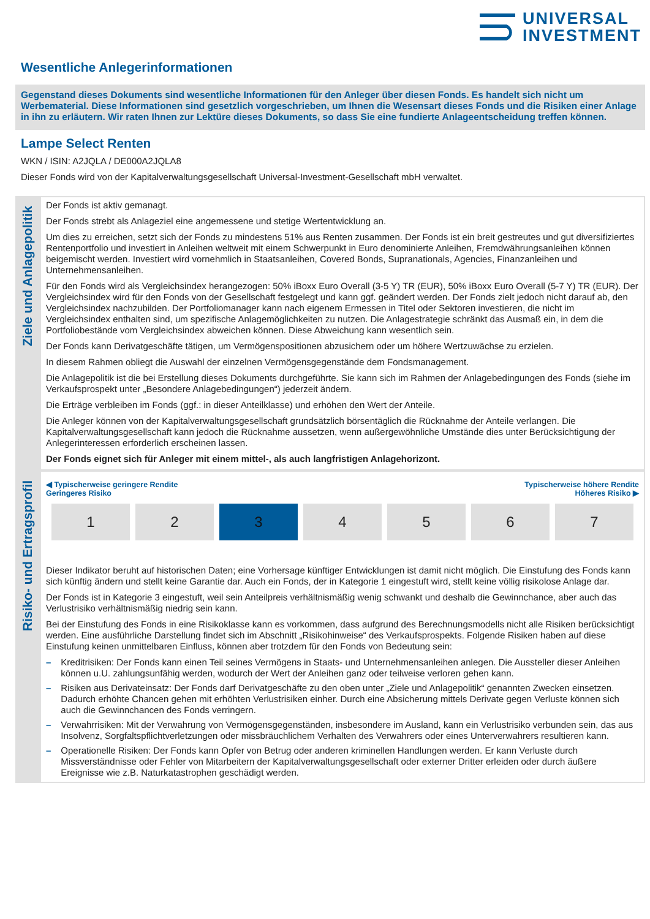UNIVERSAL
INVESTMENT
Wesentliche Anlegerinformationen
Gegenstand dieses Dokuments sind wesentliche Informationen für den Anleger über diesen Fonds. Es handelt sich nicht um Werbematerial. Diese Informationen sind gesetzlich vorgeschrieben, um Ihnen die Wesensart dieses Fonds und die Risiken einer Anlage in ihn zu erläutern. Wir raten Ihnen zur Lektüre dieses Dokuments, so dass Sie eine fundierte Anlageentscheidung treffen können.
Lampe Select Renten
WKN / ISIN: A2JQLA / DE000A2JQLA8
Dieser Fonds wird von der Kapitalverwaltungsgesellschaft Universal-Investment-Gesellschaft mbH verwaltet.
Ziele und Anlagepolitik
Der Fonds ist aktiv gemanagt.
Der Fonds strebt als Anlageziel eine angemessene und stetige Wertentwicklung an.
Um dies zu erreichen, setzt sich der Fonds zu mindestens 51% aus Renten zusammen. Der Fonds ist ein breit gestreutes und gut diversifiziertes Rentenportfolio und investiert in Anleihen weltweit mit einem Schwerpunkt in Euro denominierte Anleihen, Fremdwährungsanleihen können beigemischt werden. Investiert wird vornehmlich in Staatsanleihen, Covered Bonds, Supranationals, Agencies, Finanzanleihen und Unternehmensanleihen.
Für den Fonds wird als Vergleichsindex herangezogen: 50% iBoxx Euro Overall (3-5 Y) TR (EUR), 50% iBoxx Euro Overall (5-7 Y) TR (EUR). Der Vergleichsindex wird für den Fonds von der Gesellschaft festgelegt und kann ggf. geändert werden. Der Fonds zielt jedoch nicht darauf ab, den Vergleichsindex nachzubilden. Der Portfoliomanager kann nach eigenem Ermessen in Titel oder Sektoren investieren, die nicht im Vergleichsindex enthalten sind, um spezifische Anlagemöglichkeiten zu nutzen. Die Anlagestrategie schränkt das Ausmaß ein, in dem die Portfoliobestände vom Vergleichsindex abweichen können. Diese Abweichung kann wesentlich sein.
Der Fonds kann Derivatgeschäfte tätigen, um Vermögenspositionen abzusichern oder um höhere Wertzuwächse zu erzielen.
In diesem Rahmen obliegt die Auswahl der einzelnen Vermögensgegenstände dem Fondsmanagement.
Die Anlagepolitik ist die bei Erstellung dieses Dokuments durchgeführte. Sie kann sich im Rahmen der Anlagebedingungen des Fonds (siehe im Verkaufsprospekt unter „Besondere Anlagebedingungen“) jederzeit ändern.
Die Erträge verbleiben im Fonds (ggf.: in dieser Anteilklasse) und erhöhen den Wert der Anteile.
Die Anleger können von der Kapitalverwaltungsgesellschaft grundsätzlich börsentäglich die Rücknahme der Anteile verlangen. Die Kapitalverwaltungsgesellschaft kann jedoch die Rücknahme aussetzen, wenn außergewöhnliche Umstände dies unter Berücksichtigung der Anlegerinteressen erforderlich erscheinen lassen.
Der Fonds eignet sich für Anleger mit einem mittel-, als auch langfristigen Anlagehorizont.
Risiko- und Ertragsprofil
◀ Typischerweise geringere Rendite
Geringeres Risiko
Typischerweise höhere Rendite
Höheres Risiko ▶
| 1 | 2 | 3 | 4 | 5 | 6 | 7 |
Dieser Indikator beruht auf historischen Daten; eine Vorhersage künftiger Entwicklungen ist damit nicht möglich. Die Einstufung des Fonds kann sich künftig ändern und stellt keine Garantie dar. Auch ein Fonds, der in Kategorie 1 eingestuft wird, stellt keine völlig risikolose Anlage dar.
Der Fonds ist in Kategorie 3 eingestuft, weil sein Anteilpreis verhältnismäßig wenig schwankt und deshalb die Gewinnchance, aber auch das Verlustrisiko verhältnismäßig niedrig sein kann.
Bei der Einstufung des Fonds in eine Risikoklasse kann es vorkommen, dass aufgrund des Berechnungsmodells nicht alle Risiken berücksichtigt werden. Eine ausführliche Darstellung findet sich im Abschnitt „Risikohinweise“ des Verkaufsprospekts. Folgende Risiken haben auf diese Einstufung keinen unmittelbaren Einfluss, können aber trotzdem für den Fonds von Bedeutung sein:
– Kreditrisiken: Der Fonds kann einen Teil seines Vermögens in Staats- und Unternehmensanleihen anlegen. Die Aussteller dieser Anleihen können u.U. zahlungsunfähig werden, wodurch der Wert der Anleihen ganz oder teilweise verloren gehen kann.
– Risiken aus Derivateinsatz: Der Fonds darf Derivatgeschäfte zu den oben unter „Ziele und Anlagepolitik“ genannten Zwecken einsetzen. Dadurch erhöhte Chancen gehen mit erhöhten Verlustrisiken einher. Durch eine Absicherung mittels Derivate gegen Verluste können sich auch die Gewinnchancen des Fonds verringern.
– Verwahrrisiken: Mit der Verwahrung von Vermögensgegenständen, insbesondere im Ausland, kann ein Verlustrisiko verbunden sein, das aus Insolvenz, Sorgfaltspflichtverletzungen oder missbräuchlichem Verhalten des Verwahrers oder eines Unterverwahrers resultieren kann.
– Operationelle Risiken: Der Fonds kann Opfer von Betrug oder anderen kriminellen Handlungen werden. Er kann Verluste durch Missverständnisse oder Fehler von Mitarbeitern der Kapitalverwaltungsgesellschaft oder externer Dritter erleiden oder durch äußere Ereignisse wie z.B. Naturkatastrophen geschädigt werden.